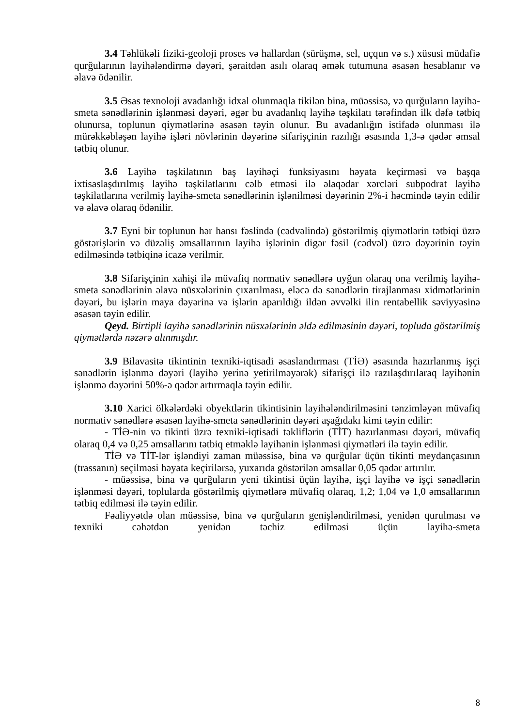3.4 Təhlükəli fiziki-geoloji proses və hallardan (sürüşmə, sel, uçqun və s.) xüsusi müdafiə qurğularının layihələndirmə dəyəri, şəraitdən asılı olaraq əmək tutumuna əsasən hesablanır və əlavə ödənilir.
3.5 Əsas texnoloji avadanlığı idxal olunmaqla tikilən bina, müəssisə, və qurğuların layihə-smeta sənədlərinin işlənməsi dəyəri, əgər bu avadanlıq layihə təşkilatı tərəfindən ilk dəfə tətbiq olunursa, toplunun qiymətlərinə əsasən təyin olunur. Bu avadanlığın istifadə olunması ilə mürəkkəbləşən layihə işləri növlərinin dəyərinə sifarişçinin razılığı əsasında 1,3-ə qədər əmsal tətbiq olunur.
3.6 Layihə təşkilatının baş layihəçi funksiyasını həyata keçirməsi və başqa ixtisaslaşdırılmış layihə təşkilatlarını cəlb etməsi ilə əlaqədar xərcləri subpodrat layihə təşkilatlarına verilmiş layihə-smeta sənədlərinin işlənilməsi dəyərinin 2%-i həcmində təyin edilir və əlavə olaraq ödənilir.
3.7 Eyni bir toplunun hər hansı fəslində (cədvəlində) göstərilmiş qiymətlərin tətbiqi üzrə göstərişlərin və düzəliş əmsallarının layihə işlərinin digər fəsil (cədvəl) üzrə dəyərinin təyin edilməsində tətbiqinə icazə verilmir.
3.8 Sifarişçinin xahişi ilə müvafiq normativ sənədlərə uyğun olaraq ona verilmiş layihə-smeta sənədlərinin əlavə nüsxələrinin çıxarılması, eləcə də sənədlərin tirajlanması xidmətlərinin dəyəri, bu işlərin maya dəyərinə və işlərin aparıldığı ildən əvvəlki ilin rentabellik səviyyəsinə əsasən təyin edilir.
Qeyd. Birtipli layihə sənədlərinin nüsxələrinin əldə edilməsinin dəyəri, topluda göstərilmiş qiymətlərdə nəzərə alınmışdır.
3.9 Bilavasitə tikintinin texniki-iqtisadi əsaslandırması (TİƏ) əsasında hazırlanmış işçi sənədlərin işlənmə dəyəri (layihə yerinə yetirilməyərək) sifarişçi ilə razılaşdırılaraq layihənin işlənmə dəyərini 50%-ə qədər artırmaqla təyin edilir.
3.10 Xarici ölkələrdəki obyektlərin tikintisinin layihələndirilməsini tənzimləyən müvafiq normativ sənədlərə əsasən layihə-smeta sənədlərinin dəyəri aşağıdakı kimi təyin edilir:
- TİƏ-nin və tikinti üzrə texniki-iqtisadi təkliflərin (TİT) hazırlanması dəyəri, müvafiq olaraq 0,4 və 0,25 əmsallarını tətbiq etməklə layihənin işlənməsi qiymətləri ilə təyin edilir.
TİƏ və TİT-lər işləndiyi zaman müəssisə, bina və qurğular üçün tikinti meydançasının (trassanın) seçilməsi həyata keçirilərsə, yuxarıda göstərilən əmsallar 0,05 qədər artırılır.
- müəssisə, bina və qurğuların yeni tikintisi üçün layihə, işçi layihə və işçi sənədlərin işlənməsi dəyəri, toplularda göstərilmiş qiymətlərə müvafiq olaraq, 1,2; 1,04 və 1,0 əmsallarının tətbiq edilməsi ilə təyin edilir.
Fəaliyyətdə olan müəssisə, bina və qurğuların genişləndirilməsi, yenidən qurulması və texniki cəhətdən yenidən təchiz edilməsi üçün layihə-smeta
8